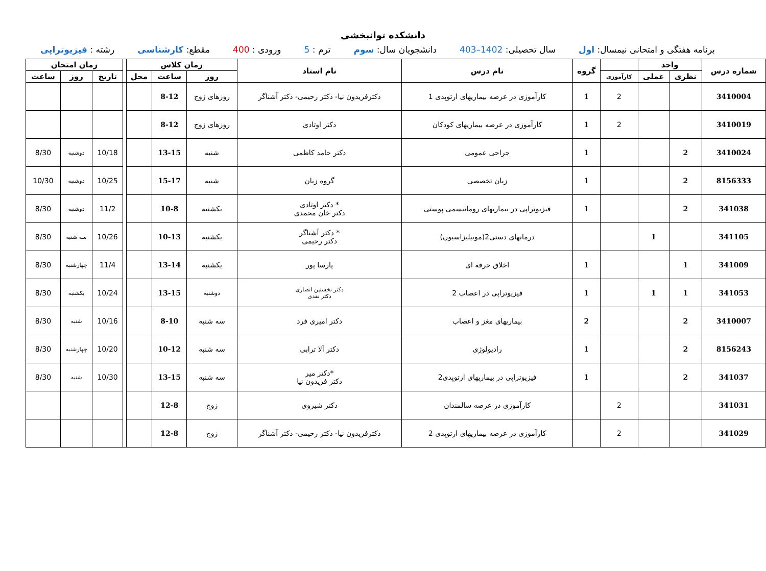دانشکده توانبخشی
برنامه هفتگی و امتحانی نیمسال: اول سال تحصیلی: 1402–403 دانشجویان سال: سوم ترم : 5 ورودی : 400 مقطع: کارشناسی رشته : فیزیوتراپی
| شماره درس | واحد | | | گروه | نام درس | نام استاد | زمان کلاس | | | | زمان امتحان | | |
| --- | --- | --- | --- | --- | --- | --- | --- | --- | --- | --- | --- | --- | --- |
| | | | کارآموزی | | | | روز | ساعت | محل | | تاریخ | روز | ساعت |
| | نظری | عملی | | | | | | | | | | | |
| 3410004 | | | 2 | 1 | کارآموزی در عرصه بیماریهای ارتوپدی 1 | دکترفریدون نیا- دکتر رحیمی- دکتر آشناگر | روزهای زوج | 8-12 | | | | | |
| 3410019 | | | 2 | 1 | کارآموزی در عرصه بیماریهای کودکان | دکتر اوتادی | روزهای زوج | 8-12 | | | | | |
| 3410024 | 2 | | | 1 | جراحی عمومی | دکتر حامد کاظمی | شنبه | 13-15 | | | 10/18 | دوشنبه | 8/30 |
| 8156333 | 2 | | | 1 | زبان تخصصی | گروه زبان | شنبه | 15-17 | | | 10/25 | دوشنبه | 10/30 |
| 341038 | 2 | | | 1 | فیزیوتراپی در بیماریهای روماتیسمی پوستی | * دکتر اوتادی دکتر خان محمدی | یکشنبه | 10-8 | | | 11/2 | دوشنبه | 8/30 |
| 341105 | | 1 | | | درمانهای دستی2(موبیلیزاسیون) | * دکتر آشناگر دکتر رحیمی | یکشنبه | 10-13 | | | 10/26 | سه شنبه | 8/30 |
| 341009 | 1 | | | 1 | اخلاق حرفه ای | پارسا پور | یکشنبه | 13-14 | | | 11/4 | چهارشنبه | 8/30 |
| 341053 | 1 | 1 | | 1 | فیزیوتراپی در اعصاب 2 | دکتر نخستین انصاری دکتر نقدی | دوشنبه | 13-15 | | | 10/24 | یکشنبه | 8/30 |
| 3410007 | 2 | | | 2 | بیماریهای مغز و اعصاب | دکتر امیری فرد | سه شنبه | 8-10 | | | 10/16 | شنبه | 8/30 |
| 8156243 | 2 | | | 1 | رادیولوژی | دکتر آلا ترابی | سه شنبه | 10-12 | | | 10/20 | چهارشنبه | 8/30 |
| 341037 | 2 | | | 1 | فیزیوتراپی در بیماریهای ارتوپدی2 | *دکتر میر دکتر فریدون نیا | سه شنبه | 13-15 | | | 10/30 | شنبه | 8/30 |
| 341031 | | | 2 | | کارآموزی در عرصه سالمندان | دکتر شیروی | زوج | 12-8 | | | | | |
| 341029 | | | 2 | | کارآموزی در عرصه بیماریهای ارتوپدی 2 | دکترفریدون نیا- دکتر رحیمی- دکتر آشناگر | زوج | 12-8 | | | | | |